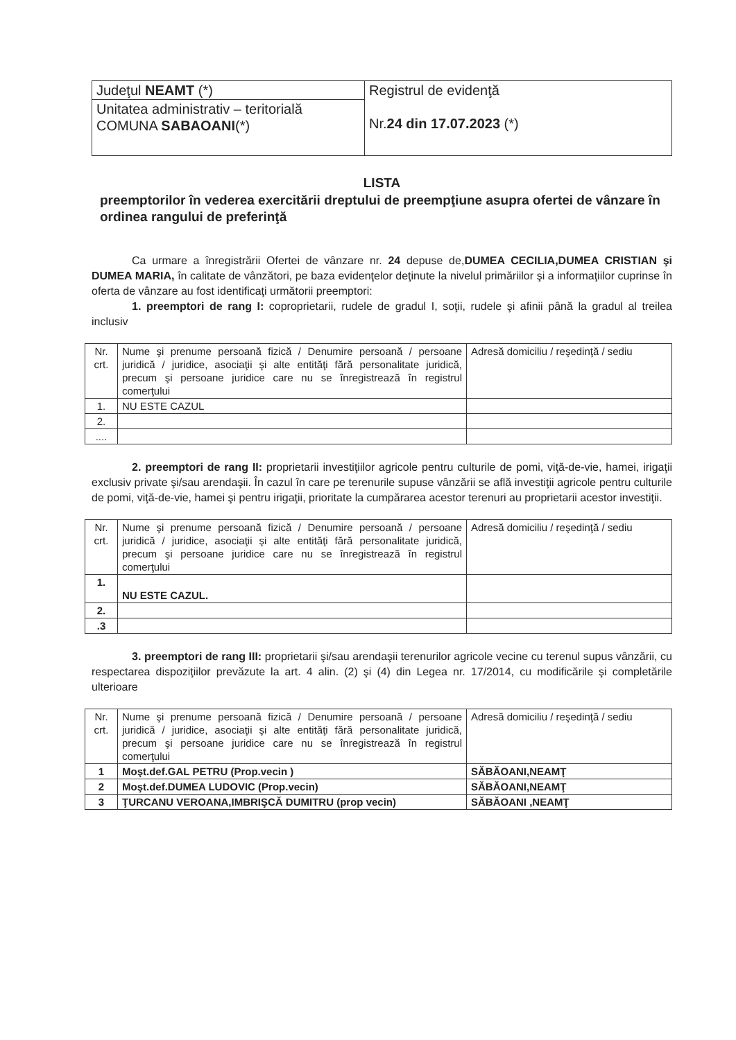| Judeţul NEAMT (*) | Registrul de evidenţă Nr. 24 din 17.07.2023 (*) |
| Unitatea administrativ – teritorială COMUNA SABAOANI (*) | |
LISTA
preemptorilor în vederea exercitării dreptului de preempţiune asupra ofertei de vânzare în ordinea rangului de preferinţă
Ca urmare a înregistrării Ofertei de vânzare nr. 24 depuse de,DUMEA CECILIA,DUMEA CRISTIAN şi DUMEA MARIA, în calitate de vânzători, pe baza evidenţelor deţinute la nivelul primăriilor şi a informaţiilor cuprinse în oferta de vânzare au fost identificaţi următorii preemptori:
1. preemptori de rang I: coproprietarii, rudele de gradul I, soţii, rudele şi afinii până la gradul al treilea inclusiv
| Nr. crt. | Nume şi prenume persoană fizică / Denumire persoană / persoane juridică / juridice, asociaţii şi alte entităţi fără personalitate juridică, precum şi persoane juridice care nu se înregistrează în registrul comerţului | Adresă domiciliu / reşedinţă / sediu |
| 1. | NU ESTE CAZUL | |
| 2. | | |
| .... | | |
2. preemptori de rang II: proprietarii investiţiilor agricole pentru culturile de pomi, viţă-de-vie, hamei, irigaţii exclusiv private şi/sau arendaşii. În cazul în care pe terenurile supuse vânzării se află investiţii agricole pentru culturile de pomi, viţă-de-vie, hamei şi pentru irigaţii, prioritate la cumpărarea acestor terenuri au proprietarii acestor investiţii.
| Nr. crt. | Nume şi prenume persoană fizică / Denumire persoană / persoane juridică / juridice, asociaţii şi alte entităţi fără personalitate juridică, precum şi persoane juridice care nu se înregistrează în registrul comerţului | Adresă domiciliu / reşedinţă / sediu |
| 1. | NU ESTE CAZUL. | |
| 2. | | |
| .3 | | |
3. preemptori de rang III: proprietarii şi/sau arendaşii terenurilor agricole vecine cu terenul supus vânzării, cu respectarea dispoziţiilor prevăzute la art. 4 alin. (2) şi (4) din Legea nr. 17/2014, cu modificările şi completările ulterioare
| Nr. crt. | Nume şi prenume persoană fizică / Denumire persoană / persoane juridică / juridice, asociaţii şi alte entităţi fără personalitate juridică, precum şi persoane juridice care nu se înregistrează în registrul comerţului | Adresă domiciliu / reşedinţă / sediu |
| 1 | Moşt.def.GAL PETRU (Prop.vecin ) | SĂBĂOANI,NEAMŢ |
| 2 | Moşt.def.DUMEA LUDOVIC (Prop.vecin) | SĂBĂOANI,NEAMŢ |
| 3 | ŢURCANU VEROANA,IMBRIŞCĂ DUMITRU (prop vecin) | SĂBĂOANI ,NEAMŢ |